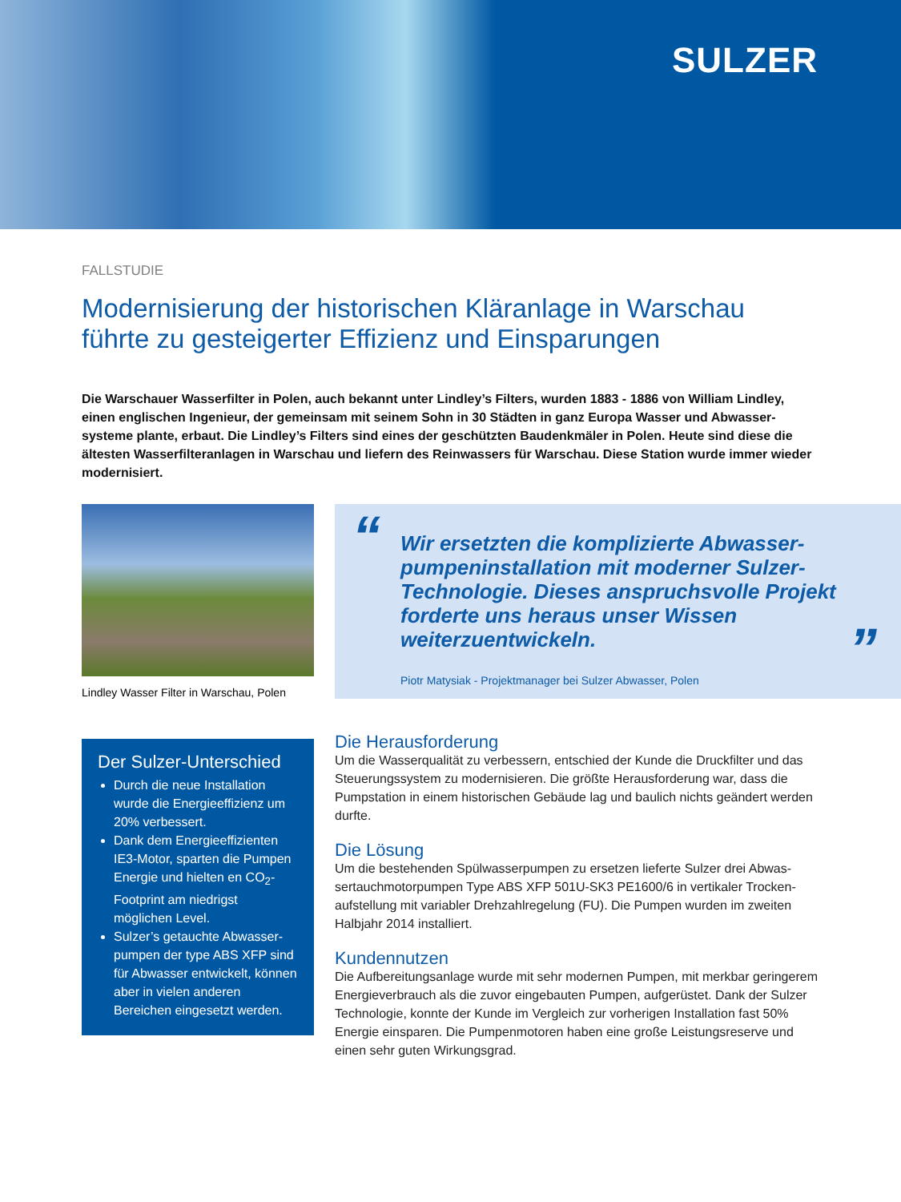SULZER
FALLSTUDIE
Modernisierung der historischen Kläranlage in Warschau führte zu gesteigerter Effizienz und Einsparungen
Die Warschauer Wasserfilter in Polen, auch bekannt unter Lindley’s Filters, wurden 1883 - 1886 von William Lindley, einen englischen Ingenieur, der gemeinsam mit seinem Sohn in 30 Städten in ganz Europa Wasser und Abwasser­systeme plante, erbaut. Die Lindley’s Filters sind eines der geschützten Baudenkmäler in Polen. Heute sind diese die ältesten Wasserfilteranlagen in Warschau und liefern des Reinwassers für Warschau. Diese Station wurde immer wieder modernisiert.
Lindley Wasser Filter in Warschau, Polen
“”
Wir ersetzten die komplizierte Abwasser­pumpeninstallation mit moderner Sulzer-Technologie. Dieses anspruchsvolle Projekt forderte uns heraus unser Wissen weiterzuentwickeln.
Piotr Matysiak - Projektmanager bei Sulzer Abwasser, Polen
Der Sulzer-Unterschied
Durch die neue Installation wurde die Energieeffizienz um 20% verbessert.
Dank dem Energieeffizienten IE3-Motor, sparten die Pumpen Energie und hielten en CO<sub>2</sub>-Footprint am niedrigst möglichen Level.
Sulzer’s getauchte Abwasser­pumpen der type ABS XFP sind für Abwasser entwickelt, können aber in vielen anderen Bereichen eingesetzt werden.
Die Herausforderung
Um die Wasserqualität zu verbessern, entschied der Kunde die Druckfilter und das Steuerungssystem zu modernisieren. Die größte Herausforderung war, dass die Pumpstation in einem historischen Gebäude lag und baulich nichts geändert werden durfte.
Die Lösung
Um die bestehenden Spülwasserpumpen zu ersetzen lieferte Sulzer drei Abwas­sertauchmotorpumpen Type ABS XFP 501U-SK3 PE1600/6 in vertikaler Trocken­aufstellung mit variabler Drehzahlregelung (FU). Die Pumpen wurden im zweiten Halbjahr 2014 installiert.
Kundennutzen
Die Aufbereitungsanlage wurde mit sehr modernen Pumpen, mit merkbar geringe­rem Energieverbrauch als die zuvor eingebauten Pumpen, aufgerüstet. Dank der Sulzer Technologie, konnte der Kunde im Vergleich zur vorherigen Installation fast 50% Energie einsparen. Die Pumpenmotoren haben eine große Leistungsreserve und einen sehr guten Wirkungsgrad.